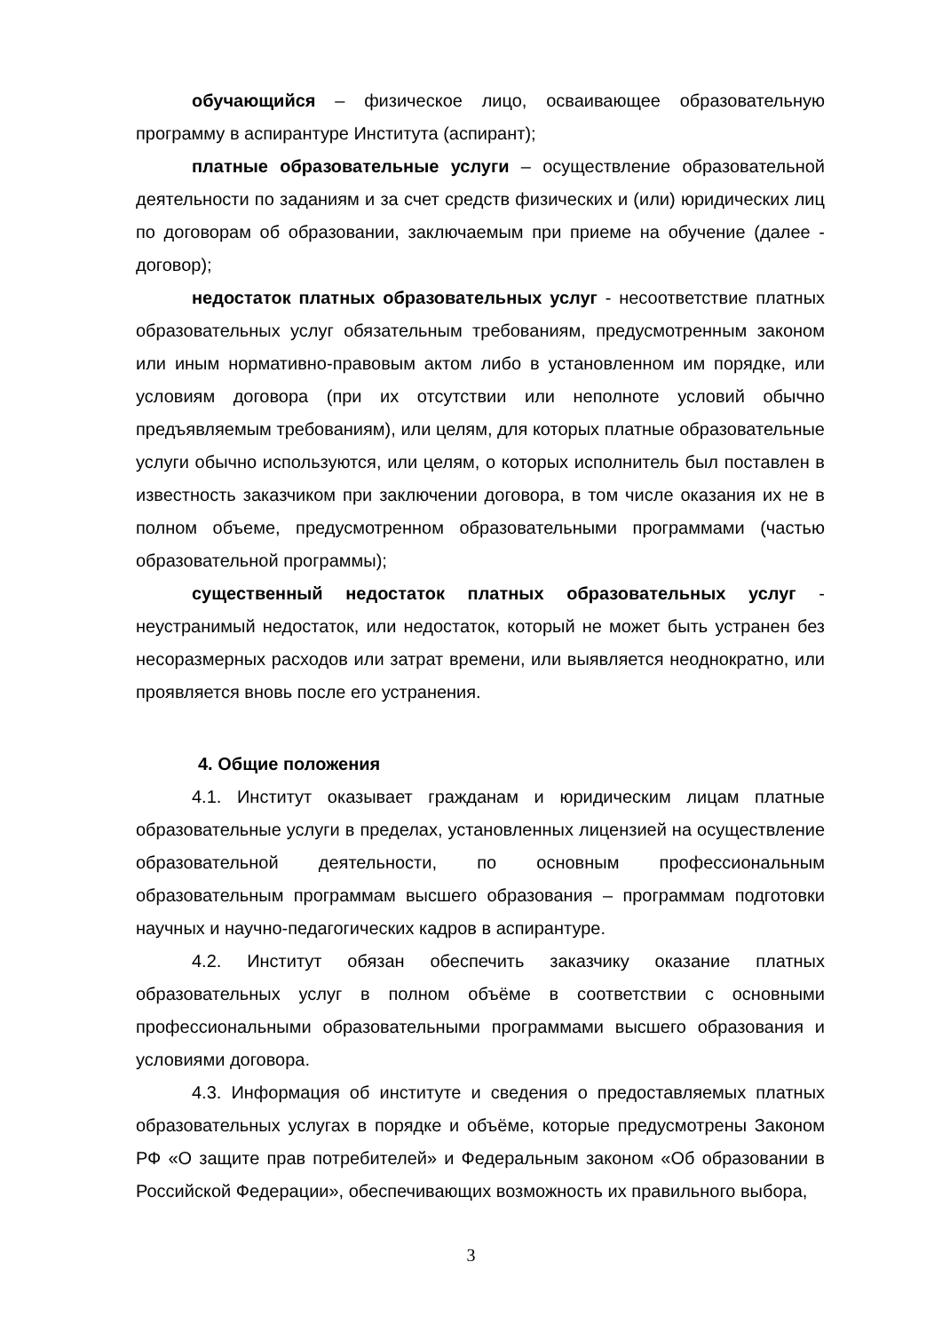обучающийся – физическое лицо, осваивающее образовательную программу в аспирантуре Института (аспирант);
платные образовательные услуги – осуществление образовательной деятельности по заданиям и за счет средств физических и (или) юридических лиц по договорам об образовании, заключаемым при приеме на обучение (далее - договор);
недостаток платных образовательных услуг - несоответствие платных образовательных услуг обязательным требованиям, предусмотренным законом или иным нормативно-правовым актом либо в установленном им порядке, или условиям договора (при их отсутствии или неполноте условий обычно предъявляемым требованиям), или целям, для которых платные образовательные услуги обычно используются, или целям, о которых исполнитель был поставлен в известность заказчиком при заключении договора, в том числе оказания их не в полном объеме, предусмотренном образовательными программами (частью образовательной программы);
существенный недостаток платных образовательных услуг - неустранимый недостаток, или недостаток, который не может быть устранен без несоразмерных расходов или затрат времени, или выявляется неоднократно, или проявляется вновь после его устранения.
4. Общие положения
4.1. Институт оказывает гражданам и юридическим лицам платные образовательные услуги в пределах, установленных лицензией на осуществление образовательной деятельности, по основным профессиональным образовательным программам высшего образования – программам подготовки научных и научно-педагогических кадров в аспирантуре.
4.2. Институт обязан обеспечить заказчику оказание платных образовательных услуг в полном объёме в соответствии с основными профессиональными образовательными программами высшего образования и условиями договора.
4.3. Информация об институте и сведения о предоставляемых платных образовательных услугах в порядке и объёме, которые предусмотрены Законом РФ «О защите прав потребителей» и Федеральным законом «Об образовании в Российской Федерации», обеспечивающих возможность их правильного выбора,
3